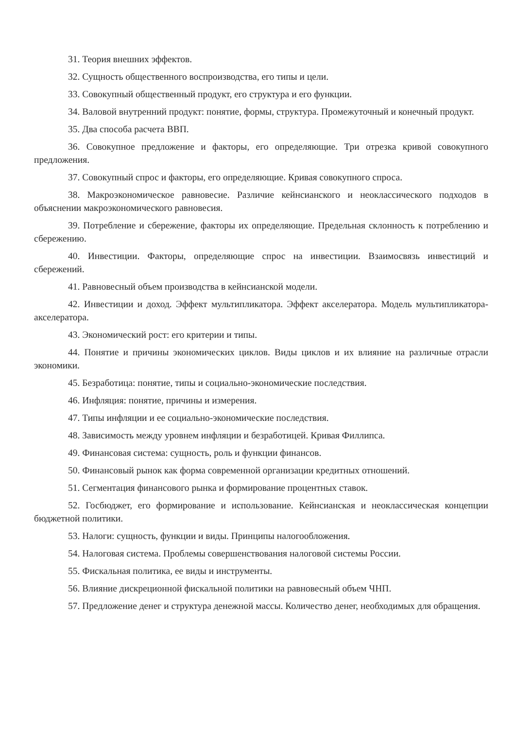31. Теория внешних эффектов.
32. Сущность общественного воспроизводства, его типы и цели.
33. Совокупный общественный продукт, его структура и его функции.
34. Валовой внутренний продукт: понятие, формы, структура. Промежуточный и конечный продукт.
35. Два способа расчета ВВП.
36. Совокупное предложение и факторы, его определяющие. Три отрезка кривой совокупного предложения.
37. Совокупный спрос и факторы, его определяющие. Кривая совокупного спроса.
38. Макроэкономическое равновесие. Различие кейнсианского и неоклассического подходов в объяснении макроэкономического равновесия.
39. Потребление и сбережение, факторы их определяющие. Предельная склонность к потреблению и сбережению.
40. Инвестиции. Факторы, определяющие спрос на инвестиции. Взаимосвязь инвестиций и сбережений.
41. Равновесный объем производства в кейнсианской модели.
42. Инвестиции и доход. Эффект мультипликатора. Эффект акселератора. Модель мультипликатора-акселератора.
43. Экономический рост: его критерии и типы.
44. Понятие и причины экономических циклов. Виды циклов и их влияние на различные отрасли экономики.
45. Безработица: понятие, типы и социально-экономические последствия.
46. Инфляция: понятие, причины и измерения.
47. Типы инфляции и ее социально-экономические последствия.
48. Зависимость между уровнем инфляции и безработицей. Кривая Филлипса.
49. Финансовая система: сущность, роль и функции финансов.
50. Финансовый рынок как форма современной организации кредитных отношений.
51. Сегментация финансового рынка и формирование процентных ставок.
52. Госбюджет, его формирование и использование. Кейнсианская и неоклассическая концепции бюджетной политики.
53. Налоги: сущность, функции и виды. Принципы налогообложения.
54. Налоговая система. Проблемы совершенствования налоговой системы России.
55. Фискальная политика, ее виды и инструменты.
56. Влияние дискреционной фискальной политики на равновесный объем ЧНП.
57. Предложение денег и структура денежной массы. Количество денег, необходимых для обращения.